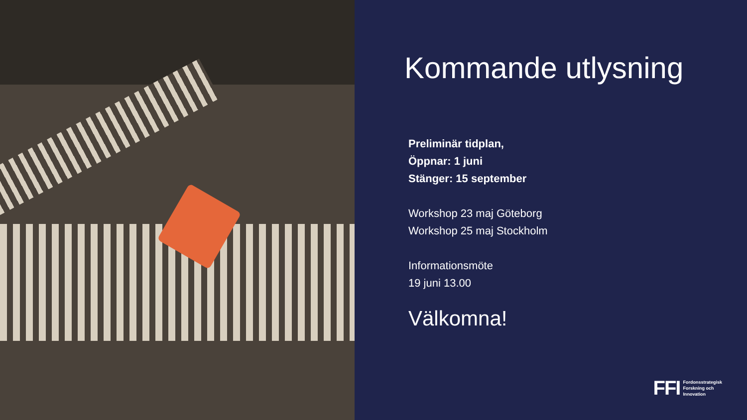Kommande utlysning
Preliminär tidplan,
Öppnar: 1 juni
Stänger: 15 september
Workshop 23 maj Göteborg
Workshop 25 maj Stockholm
Informationsmöte
19 juni 13.00
Välkomna!
FFI Fordonsstrategisk
Forskning och
Innovation